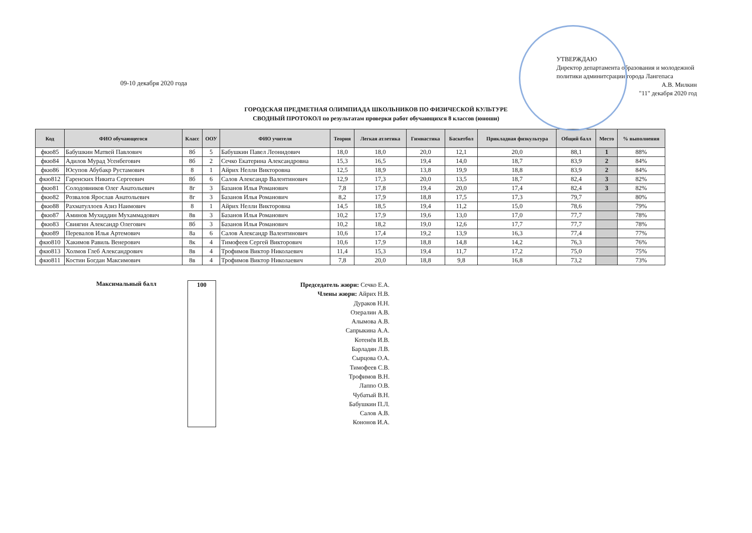09-10 декабря 2020 года
УТВЕРЖДАЮ
Директор департамента образования и молодежной политики админитсрации города Лангепаса
А.В. Милкин
"11" декабря 2020 год
ГОРОДСКАЯ ПРЕДМЕТНАЯ ОЛИМПИАДА ШКОЛЬНИКОВ ПО ФИЗИЧЕСКОЙ КУЛЬТУРЕ
СВОДНЫЙ ПРОТОКОЛ по результатам проверки работ обучающихся 8 классов (юноши)
| Код | ФИО обучающегося | Класс | ООУ | ФИО учителя | Теория | Легкая атлетика | Гимнастика | Баскетбол | Прикладная физкультура | Общий балл | Место | % выполнения |
| --- | --- | --- | --- | --- | --- | --- | --- | --- | --- | --- | --- | --- |
| фкю85 | Бабушкин Матвей Павлович | 8б | 5 | Бабушкин Павел Леонидович | 18,0 | 18,0 | 20,0 | 12,1 | 20,0 | 88,1 | 1 | 88% |
| фкю84 | Адилов Мурад Усенбегович | 8б | 2 | Сечко Екатерина Александровна | 15,3 | 16,5 | 19,4 | 14,0 | 18,7 | 83,9 | 2 | 84% |
| фкю86 | Юсупов Абубакр Рустамович | 8 | 1 | Айрих Нелли Викторовна | 12,5 | 18,9 | 13,8 | 19,9 | 18,8 | 83,9 | 2 | 84% |
| фкю812 | Гаренских Никита Сергеевич | 8б | 6 | Салов Александр Валентинович | 12,9 | 17,3 | 20,0 | 13,5 | 18,7 | 82,4 | 3 | 82% |
| фкю81 | Солодовников Олег Анатольевич | 8г | 3 | Базанов Илья Романович | 7,8 | 17,8 | 19,4 | 20,0 | 17,4 | 82,4 | 3 | 82% |
| фкю82 | Розвалов Ярослав Анатольевич | 8г | 3 | Базанов Илья Романович | 8,2 | 17,9 | 18,8 | 17,5 | 17,3 | 79,7 | | 80% |
| фкю88 | Рахматуллоев Азиз Наимович | 8 | 1 | Айрих Нелли Викторовна | 14,5 | 18,5 | 19,4 | 11,2 | 15,0 | 78,6 | | 79% |
| фкю87 | Аминов Мухиддин Мухаммадович | 8в | 3 | Базанов Илья Романович | 10,2 | 17,9 | 19,6 | 13,0 | 17,0 | 77,7 | | 78% |
| фкю83 | Свиягин Александр Олегович | 8б | 3 | Базанов Илья Романович | 10,2 | 18,2 | 19,0 | 12,6 | 17,7 | 77,7 | | 78% |
| фкю89 | Перевалов Илья Артемович | 8а | 6 | Салов Александр Валентинович | 10,6 | 17,4 | 19,2 | 13,9 | 16,3 | 77,4 | | 77% |
| фкю810 | Хакимов Равиль Венерович | 8к | 4 | Тимофеев Сергей Викторович | 10,6 | 17,9 | 18,8 | 14,8 | 14,2 | 76,3 | | 76% |
| фкю813 | Холмов Глеб Александрович | 8в | 4 | Трофимов Виктор Николаевич | 11,4 | 15,3 | 19,4 | 11,7 | 17,2 | 75,0 | | 75% |
| фкю811 | Костин Богдан Максимович | 8в | 4 | Трофимов Виктор Николаевич | 7,8 | 20,0 | 18,8 | 9,8 | 16,8 | 73,2 | | 73% |
Максимальный балл 100
Председатель жюри: Сечко Е.А.
Члены жюри: Айрих Н.В.
Дураков Н.Н.
Озералин А.В.
Алымова А.В.
Сапрыкина А.А.
Котенёв И.В.
Барладян Л.В.
Сырцова О.А.
Тимофеев С.В.
Трофимов В.Н.
Лаппо О.В.
Чубатый В.Н.
Бабушкин П.Л.
Салов А.В.
Кононов И.А.